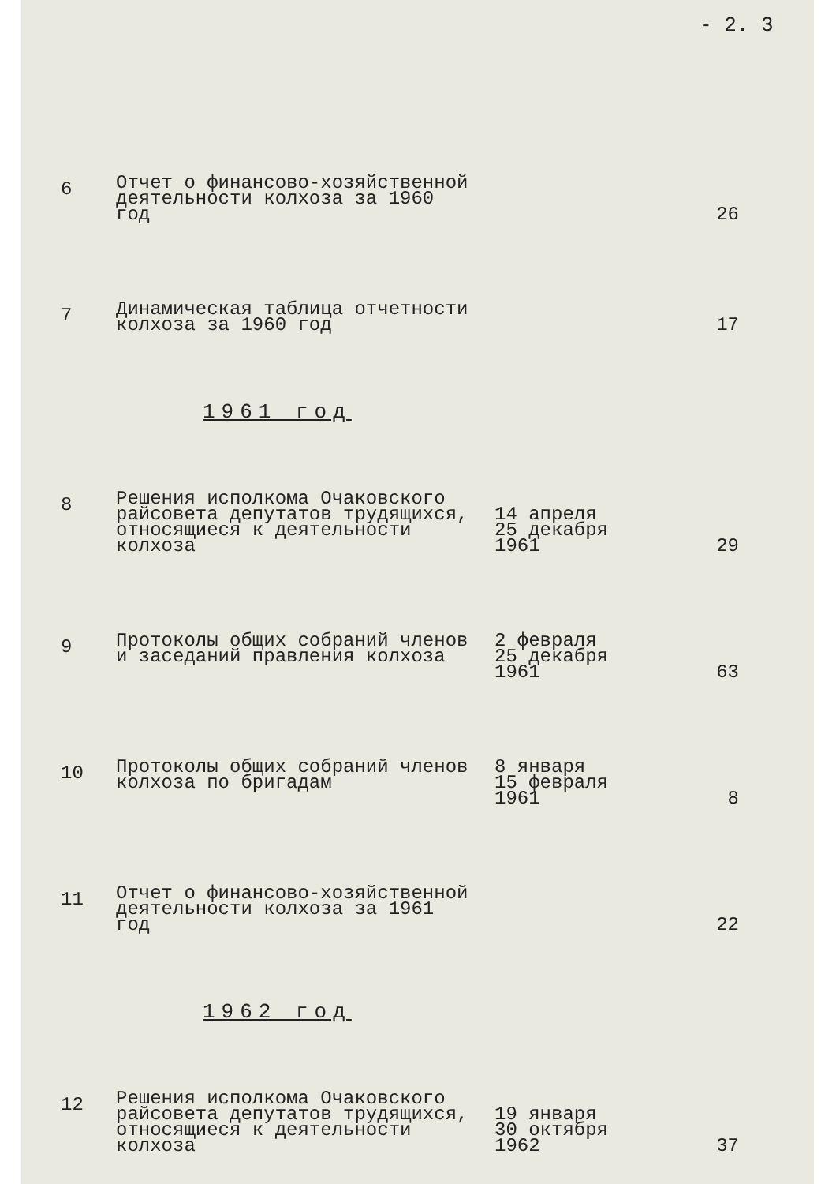- 2. 3
| 6 | Отчет о финансово-хозяйственной деятельности колхоза за 1960 год | | 26 |
| 7 | Динамическая таблица отчетности колхоза за 1960 год | | 17 |
1961 год
| 8 | Решения исполкома Очаковского райсовета депутатов трудящихся, относящиеся к деятельности колхоза | 14 апреля 25 декабря 1961 | 29 |
| 9 | Протоколы общих собраний членов и заседаний правления колхоза | 2 февраля 25 декабря 1961 | 63 |
| 10 | Протоколы общих собраний членов колхоза по бригадам | 8 января 15 февраля 1961 | 8 |
| 11 | Отчет о финансово-хозяйственной деятельности колхоза за 1961 год | | 22 |
1962 год
| 12 | Решения исполкома Очаковского райсовета депутатов трудящихся, относящиеся к деятельности колхоза | 19 января 30 октября 1962 | 37 |